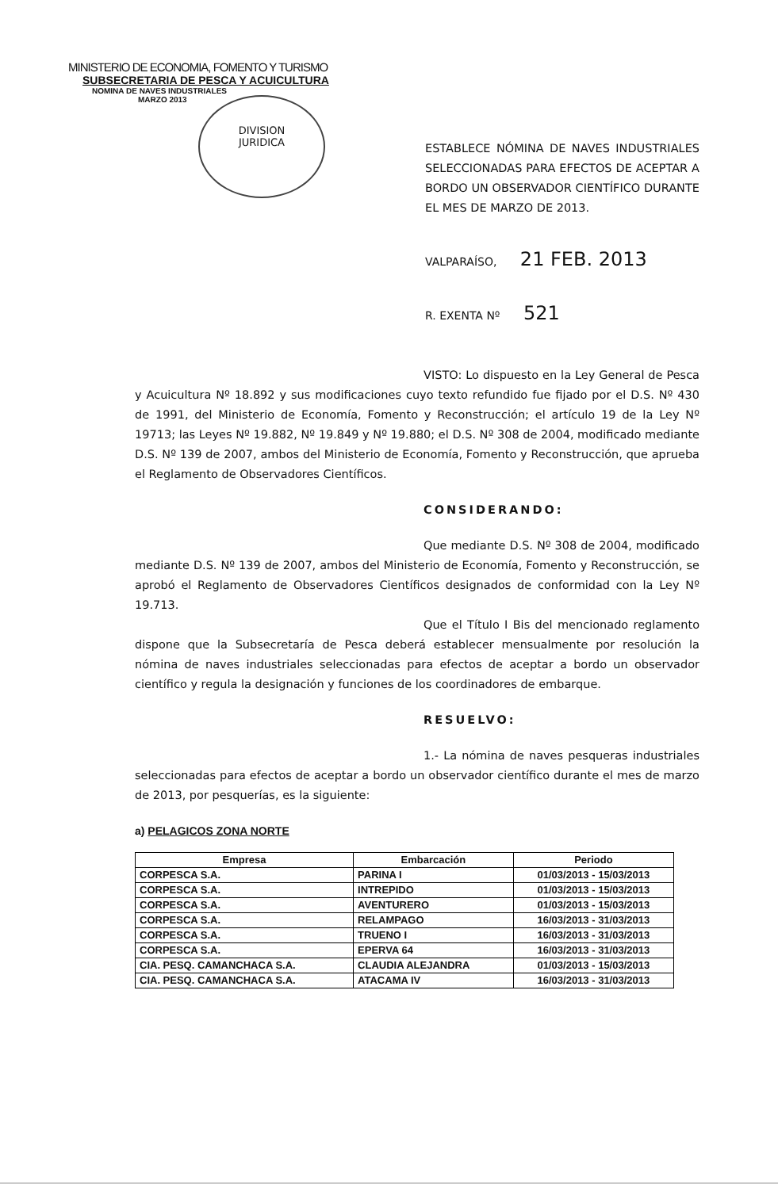MINISTERIO DE ECONOMIA, FOMENTO Y TURISMO
SUBSECRETARIA DE PESCA Y ACUICULTURA
NOMINA DE NAVES INDUSTRIALES
MARZO 2013
DIVISION
JURIDICA
ESTABLECE NÓMINA DE NAVES INDUSTRIALES SELECCIONADAS PARA EFECTOS DE ACEPTAR A BORDO UN OBSERVADOR CIENTÍFICO DURANTE EL MES DE MARZO DE 2013.
VALPARAÍSO, 21 FEB. 2013
R. EXENTA Nº 521
VISTO: Lo dispuesto en la Ley General de Pesca y Acuicultura Nº 18.892 y sus modificaciones cuyo texto refundido fue fijado por el D.S. Nº 430 de 1991, del Ministerio de Economía, Fomento y Reconstrucción; el artículo 19 de la Ley Nº 19713; las Leyes Nº 19.882, Nº 19.849 y Nº 19.880; el D.S. Nº 308 de 2004, modificado mediante D.S. Nº 139 de 2007, ambos del Ministerio de Economía, Fomento y Reconstrucción, que aprueba el Reglamento de Observadores Científicos.
CONSIDERANDO:
Que mediante D.S. Nº 308 de 2004, modificado mediante D.S. Nº 139 de 2007, ambos del Ministerio de Economía, Fomento y Reconstrucción, se aprobó el Reglamento de Observadores Científicos designados de conformidad con la Ley Nº 19.713.
Que el Título I Bis del mencionado reglamento dispone que la Subsecretaría de Pesca deberá establecer mensualmente por resolución la nómina de naves industriales seleccionadas para efectos de aceptar a bordo un observador científico y regula la designación y funciones de los coordinadores de embarque.
RESUELVO:
1.- La nómina de naves pesqueras industriales seleccionadas para efectos de aceptar a bordo un observador científico durante el mes de marzo de 2013, por pesquerías, es la siguiente:
a) PELAGICOS ZONA NORTE
| Empresa | Embarcación | Periodo |
| --- | --- | --- |
| CORPESCA S.A. | PARINA I | 01/03/2013 - 15/03/2013 |
| CORPESCA S.A. | INTREPIDO | 01/03/2013 - 15/03/2013 |
| CORPESCA S.A. | AVENTURERO | 01/03/2013 - 15/03/2013 |
| CORPESCA S.A. | RELAMPAGO | 16/03/2013 - 31/03/2013 |
| CORPESCA S.A. | TRUENO I | 16/03/2013 - 31/03/2013 |
| CORPESCA S.A. | EPERVA 64 | 16/03/2013 - 31/03/2013 |
| CIA. PESQ. CAMANCHACA S.A. | CLAUDIA ALEJANDRA | 01/03/2013 - 15/03/2013 |
| CIA. PESQ. CAMANCHACA S.A. | ATACAMA IV | 16/03/2013 - 31/03/2013 |